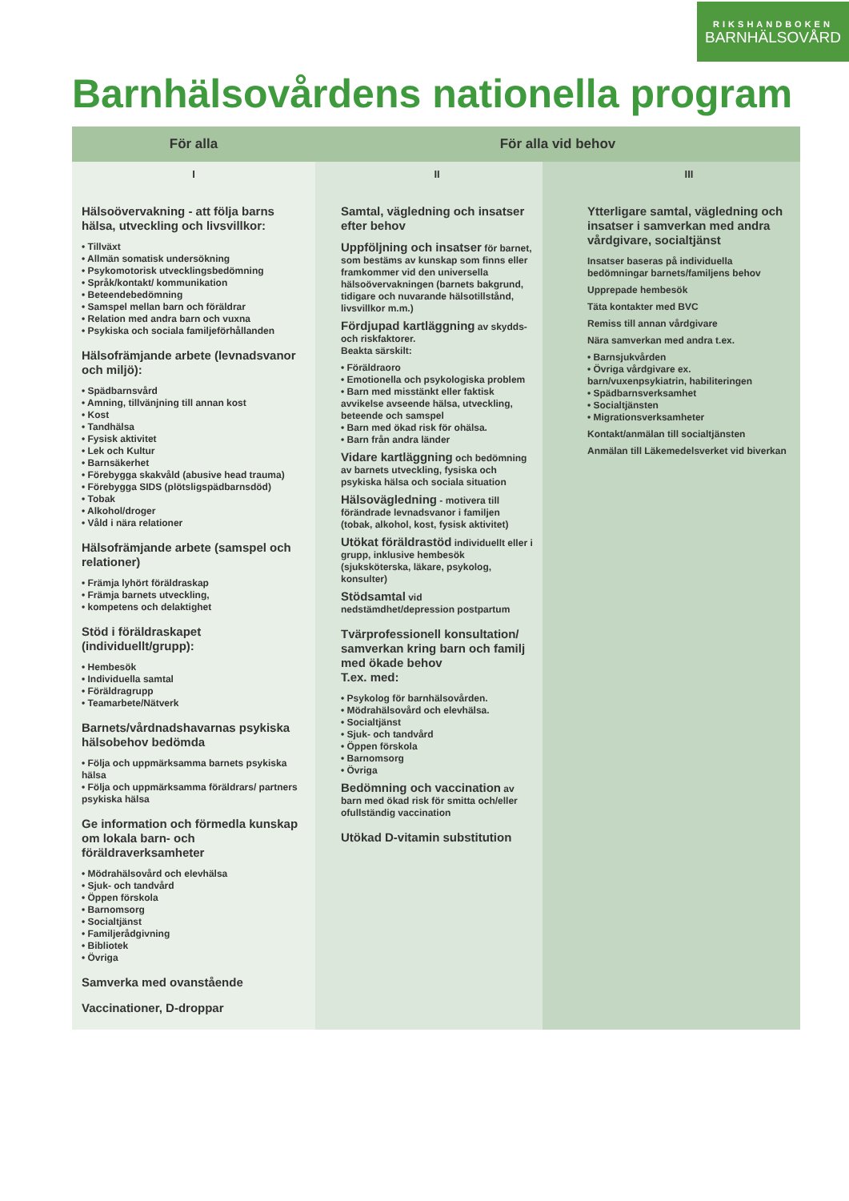RIKSHANDBOKEN
BARNHÄLSOVÅRD
Barnhälsovårdens nationella program
| För alla | För alla vid behov | |
| --- | --- | --- |
| I | II | III |
| Hälsoövervakning - att följa barns hälsa, utveckling och livsvillkor: • Tillväxt • Allmän somatisk undersökning • Psykomotorisk utvecklingsbedömning • Språk/kontakt/ kommunikation • Beteendebedömning • Samspel mellan barn och föräldrar • Relation med andra barn och vuxna • Psykiska och sociala familjeförhållanden Hälsofrämjande arbete (levnadsvanor och miljö): • Spädbarnsvård • Amning, tillvänjning till annan kost • Kost • Tandhälsa • Fysisk aktivitet • Lek och Kultur • Barnsäkerhet • Förebygga skakvåld (abusive head trauma) • Förebygga SIDS (plötsligspädbarnsdöd) • Tobak • Alkohol/droger • Våld i nära relationer Hälsofrämjande arbete (samspel och relationer) • Främja lyhört föräldraskap • Främja barnets utveckling, • kompetens och delaktighet Stöd i föräldraskapet (individuellt/grupp): • Hembesök • Individuella samtal • Föräldragrupp • Teamarbete/Nätverk Barnets/vårdnadshavarnas psykiska hälsobehov bedömda • Följa och uppmärksamma barnets psykiska hälsa • Följa och uppmärksamma föräldrars/ partners psykiska hälsa Ge information och förmedla kunskap om lokala barn- och föräldraverksamheter • Mödrahälsovård och elevhälsa • Sjuk- och tandvård • Öppen förskola • Barnomsorg • Socialtjänst • Familjerådgivning • Bibliotek • Övriga Samverka med ovanstående Vaccinationer, D-droppar | Samtal, vägledning och insatser efter behov Uppföljning och insatser för barnet, som bestäms av kunskap som finns eller framkommer vid den universella hälsoövervakningen (barnets bakgrund, tidigare och nuvarande hälsotillstånd, livsvillkor m.m.) Fördjupad kartläggning av skydds- och riskfaktorer. Beakta särskilt: • Föräldraoro • Emotionella och psykologiska problem • Barn med misstänkt eller faktisk avvikelse avseende hälsa, utveckling, beteende och samspel • Barn med ökad risk för ohälsa. • Barn från andra länder Vidare kartläggning och bedömning av barnets utveckling, fysiska och psykiska hälsa och sociala situation Hälsovägledning - motivera till förändrade levnadsvanor i familjen (tobak, alkohol, kost, fysisk aktivitet) Utökat föräldrastöd individuellt eller i grupp, inklusive hembesök (sjuksköterska, läkare, psykolog, konsulter) Stödsamtal vid nedstämdhet/depression postpartum Tvärprofessionell konsultation/ samverkan kring barn och familj med ökade behov T.ex. med: • Psykolog för barnhälsovården. • Mödrahälsovård och elevhälsa. • Socialtjänst • Sjuk- och tandvård • Öppen förskola • Barnomsorg • Övriga Bedömning och vaccination av barn med ökad risk för smitta och/eller ofullständig vaccination Utökad D-vitamin substitution | Ytterligare samtal, vägledning och insatser i samverkan med andra vårdgivare, socialtjänst Insatser baseras på individuella bedömningar barnets/familjens behov Upprepade hembesök Täta kontakter med BVC Remiss till annan vårdgivare Nära samverkan med andra t.ex. • Barnsjukvården • Övriga vårdgivare ex. barn/vuxenpsykiatrin, habiliteringen • Spädbarnsverksamhet • Socialtjänsten • Migrationsverksamheter Kontakt/anmälan till socialtjänsten Anmälan till Läkemedelsverket vid biverkan |